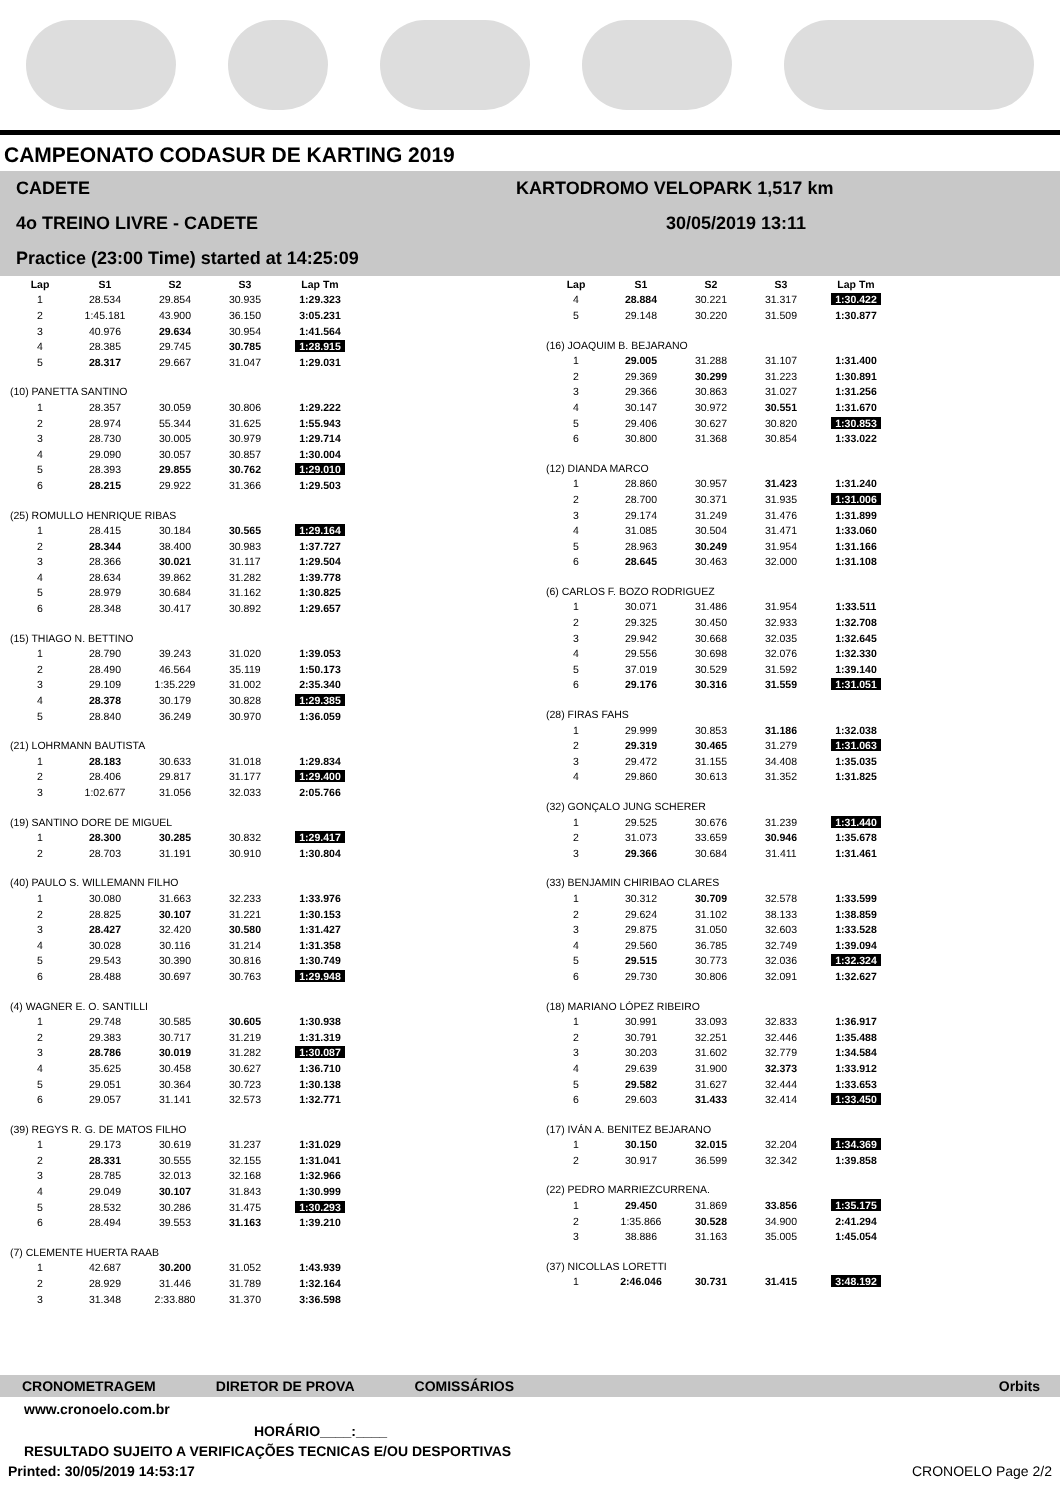CAMPEONATO CODASUR DE KARTING 2019
CADETE
4o TREINO LIVRE - CADETE
Practice (23:00 Time) started at 14:25:09
KARTODROMO VELOPARK 1,517 km
30/05/2019 13:11
| Lap | S1 | S2 | S3 | Lap Tm |
| --- | --- | --- | --- | --- |
| 1 | 28.534 | 29.854 | 30.935 | 1:29.323 |
| 2 | 1:45.181 | 43.900 | 36.150 | 3:05.231 |
| 3 | 40.976 | 29.634 | 30.954 | 1:41.564 |
| 4 | 28.385 | 29.745 | 30.785 | 1:28.915 |
| 5 | 28.317 | 29.667 | 31.047 | 1:29.031 |
| (10) PANETTA SANTINO | | | | |
| 1 | 28.357 | 30.059 | 30.806 | 1:29.222 |
| 2 | 28.974 | 55.344 | 31.625 | 1:55.943 |
| 3 | 28.730 | 30.005 | 30.979 | 1:29.714 |
| 4 | 29.090 | 30.057 | 30.857 | 1:30.004 |
| 5 | 28.393 | 29.855 | 30.762 | 1:29.010 |
| 6 | 28.215 | 29.922 | 31.366 | 1:29.503 |
| (25) ROMULLO HENRIQUE RIBAS | | | | |
| 1 | 28.415 | 30.184 | 30.565 | 1:29.164 |
| 2 | 28.344 | 38.400 | 30.983 | 1:37.727 |
| 3 | 28.366 | 30.021 | 31.117 | 1:29.504 |
| 4 | 28.634 | 39.862 | 31.282 | 1:39.778 |
| 5 | 28.979 | 30.684 | 31.162 | 1:30.825 |
| 6 | 28.348 | 30.417 | 30.892 | 1:29.657 |
| (15) THIAGO N. BETTINO | | | | |
| 1 | 28.790 | 39.243 | 31.020 | 1:39.053 |
| 2 | 28.490 | 46.564 | 35.119 | 1:50.173 |
| 3 | 29.109 | 1:35.229 | 31.002 | 2:35.340 |
| 4 | 28.378 | 30.179 | 30.828 | 1:29.385 |
| 5 | 28.840 | 36.249 | 30.970 | 1:36.059 |
| (21) LOHRMANN BAUTISTA | | | | |
| 1 | 28.183 | 30.633 | 31.018 | 1:29.834 |
| 2 | 28.406 | 29.817 | 31.177 | 1:29.400 |
| 3 | 1:02.677 | 31.056 | 32.033 | 2:05.766 |
| (19) SANTINO DORE DE MIGUEL | | | | |
| 1 | 28.300 | 30.285 | 30.832 | 1:29.417 |
| 2 | 28.703 | 31.191 | 30.910 | 1:30.804 |
| (40) PAULO S. WILLEMANN FILHO | | | | |
| 1 | 30.080 | 31.663 | 32.233 | 1:33.976 |
| 2 | 28.825 | 30.107 | 31.221 | 1:30.153 |
| 3 | 28.427 | 32.420 | 30.580 | 1:31.427 |
| 4 | 30.028 | 30.116 | 31.214 | 1:31.358 |
| 5 | 29.543 | 30.390 | 30.816 | 1:30.749 |
| 6 | 28.488 | 30.697 | 30.763 | 1:29.948 |
| (4) WAGNER E. O. SANTILLI | | | | |
| 1 | 29.748 | 30.585 | 30.605 | 1:30.938 |
| 2 | 29.383 | 30.717 | 31.219 | 1:31.319 |
| 3 | 28.786 | 30.019 | 31.282 | 1:30.087 |
| 4 | 35.625 | 30.458 | 30.627 | 1:36.710 |
| 5 | 29.051 | 30.364 | 30.723 | 1:30.138 |
| 6 | 29.057 | 31.141 | 32.573 | 1:32.771 |
| (39) REGYS R. G. DE MATOS FILHO | | | | |
| 1 | 29.173 | 30.619 | 31.237 | 1:31.029 |
| 2 | 28.331 | 30.555 | 32.155 | 1:31.041 |
| 3 | 28.785 | 32.013 | 32.168 | 1:32.966 |
| 4 | 29.049 | 30.107 | 31.843 | 1:30.999 |
| 5 | 28.532 | 30.286 | 31.475 | 1:30.293 |
| 6 | 28.494 | 39.553 | 31.163 | 1:39.210 |
| (7) CLEMENTE HUERTA RAAB | | | | |
| 1 | 42.687 | 30.200 | 31.052 | 1:43.939 |
| 2 | 28.929 | 31.446 | 31.789 | 1:32.164 |
| 3 | 31.348 | 2:33.880 | 31.370 | 3:36.598 |
| Lap | S1 | S2 | S3 | Lap Tm |
| --- | --- | --- | --- | --- |
| 4 | 28.884 | 30.221 | 31.317 | 1:30.422 |
| 5 | 29.148 | 30.220 | 31.509 | 1:30.877 |
| (16) JOAQUIM B. BEJARANO | | | | |
| 1 | 29.005 | 31.288 | 31.107 | 1:31.400 |
| 2 | 29.369 | 30.299 | 31.223 | 1:30.891 |
| 3 | 29.366 | 30.863 | 31.027 | 1:31.256 |
| 4 | 30.147 | 30.972 | 30.551 | 1:31.670 |
| 5 | 29.406 | 30.627 | 30.820 | 1:30.853 |
| 6 | 30.800 | 31.368 | 30.854 | 1:33.022 |
| (12) DIANDA MARCO | | | | |
| 1 | 28.860 | 30.957 | 31.423 | 1:31.240 |
| 2 | 28.700 | 30.371 | 31.935 | 1:31.006 |
| 3 | 29.174 | 31.249 | 31.476 | 1:31.899 |
| 4 | 31.085 | 30.504 | 31.471 | 1:33.060 |
| 5 | 28.963 | 30.249 | 31.954 | 1:31.166 |
| 6 | 28.645 | 30.463 | 32.000 | 1:31.108 |
| (6) CARLOS F. BOZO RODRIGUEZ | | | | |
| 1 | 30.071 | 31.486 | 31.954 | 1:33.511 |
| 2 | 29.325 | 30.450 | 32.933 | 1:32.708 |
| 3 | 29.942 | 30.668 | 32.035 | 1:32.645 |
| 4 | 29.556 | 30.698 | 32.076 | 1:32.330 |
| 5 | 37.019 | 30.529 | 31.592 | 1:39.140 |
| 6 | 29.176 | 30.316 | 31.559 | 1:31.051 |
| (28) FIRAS FAHS | | | | |
| 1 | 29.999 | 30.853 | 31.186 | 1:32.038 |
| 2 | 29.319 | 30.465 | 31.279 | 1:31.063 |
| 3 | 29.472 | 31.155 | 34.408 | 1:35.035 |
| 4 | 29.860 | 30.613 | 31.352 | 1:31.825 |
| (32) GONÇALO JUNG SCHERER | | | | |
| 1 | 29.525 | 30.676 | 31.239 | 1:31.440 |
| 2 | 31.073 | 33.659 | 30.946 | 1:35.678 |
| 3 | 29.366 | 30.684 | 31.411 | 1:31.461 |
| (33) BENJAMIN CHIRIBAO CLARES | | | | |
| 1 | 30.312 | 30.709 | 32.578 | 1:33.599 |
| 2 | 29.624 | 31.102 | 38.133 | 1:38.859 |
| 3 | 29.875 | 31.050 | 32.603 | 1:33.528 |
| 4 | 29.560 | 36.785 | 32.749 | 1:39.094 |
| 5 | 29.515 | 30.773 | 32.036 | 1:32.324 |
| 6 | 29.730 | 30.806 | 32.091 | 1:32.627 |
| (18) MARIANO LÓPEZ RIBEIRO | | | | |
| 1 | 30.991 | 33.093 | 32.833 | 1:36.917 |
| 2 | 30.791 | 32.251 | 32.446 | 1:35.488 |
| 3 | 30.203 | 31.602 | 32.779 | 1:34.584 |
| 4 | 29.639 | 31.900 | 32.373 | 1:33.912 |
| 5 | 29.582 | 31.627 | 32.444 | 1:33.653 |
| 6 | 29.603 | 31.433 | 32.414 | 1:33.450 |
| (17) IVÁN A. BENITEZ BEJARANO | | | | |
| 1 | 30.150 | 32.015 | 32.204 | 1:34.369 |
| 2 | 30.917 | 36.599 | 32.342 | 1:39.858 |
| (22) PEDRO MARRIEZCURRENA. | | | | |
| 1 | 29.450 | 31.869 | 33.856 | 1:35.175 |
| 2 | 1:35.866 | 30.528 | 34.900 | 2:41.294 |
| 3 | 38.886 | 31.163 | 35.005 | 1:45.054 |
| (37) NICOLLAS LORETTI | | | | |
| 1 | 2:46.046 | 30.731 | 31.415 | 3:48.192 |
CRONOMETRAGEM DIRETOR DE PROVA COMISSÁRIOS Orbits
www.cronoelo.com.br
HORÁRIO____:____
RESULTADO SUJEITO A VERIFICAÇÕES TECNICAS E/OU DESPORTIVAS
Printed: 30/05/2019 14:53:17 CRONOELO Page 2/2